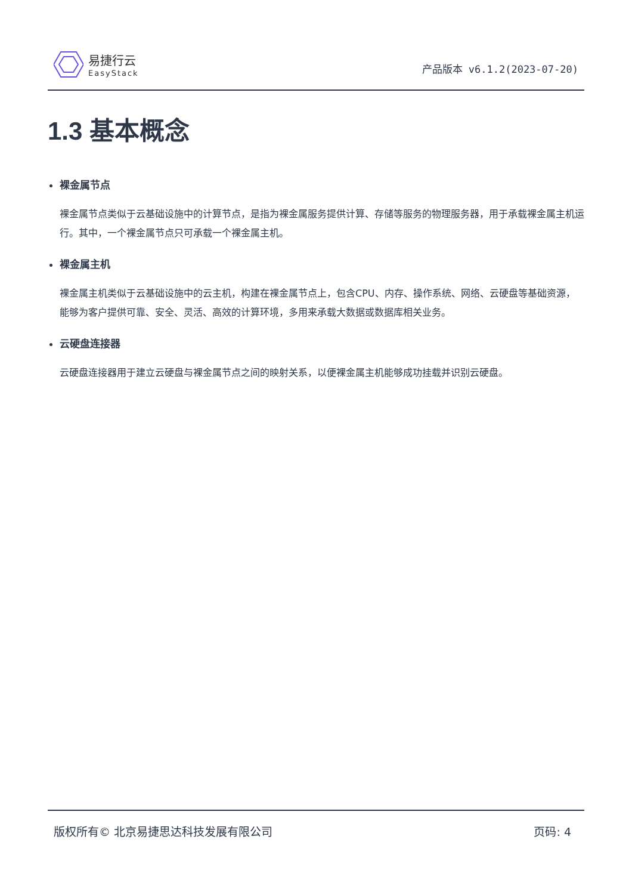易捷行云
EasyStack
产品版本 v6.1.2(2023-07-20)
1.3 基本概念
裸金属节点
裸金属节点类似于云基础设施中的计算节点，是指为裸金属服务提供计算、存储等服务的物理服务器，用于承载裸金属主机运行。其中，一个裸金属节点只可承载一个裸金属主机。
裸金属主机
裸金属主机类似于云基础设施中的云主机，构建在裸金属节点上，包含CPU、内存、操作系统、网络、云硬盘等基础资源，能够为客户提供可靠、安全、灵活、高效的计算环境，多用来承载大数据或数据库相关业务。
云硬盘连接器
云硬盘连接器用于建立云硬盘与裸金属节点之间的映射关系，以便裸金属主机能够成功挂载并识别云硬盘。
版权所有© 北京易捷思达科技发展有限公司 页码: 4